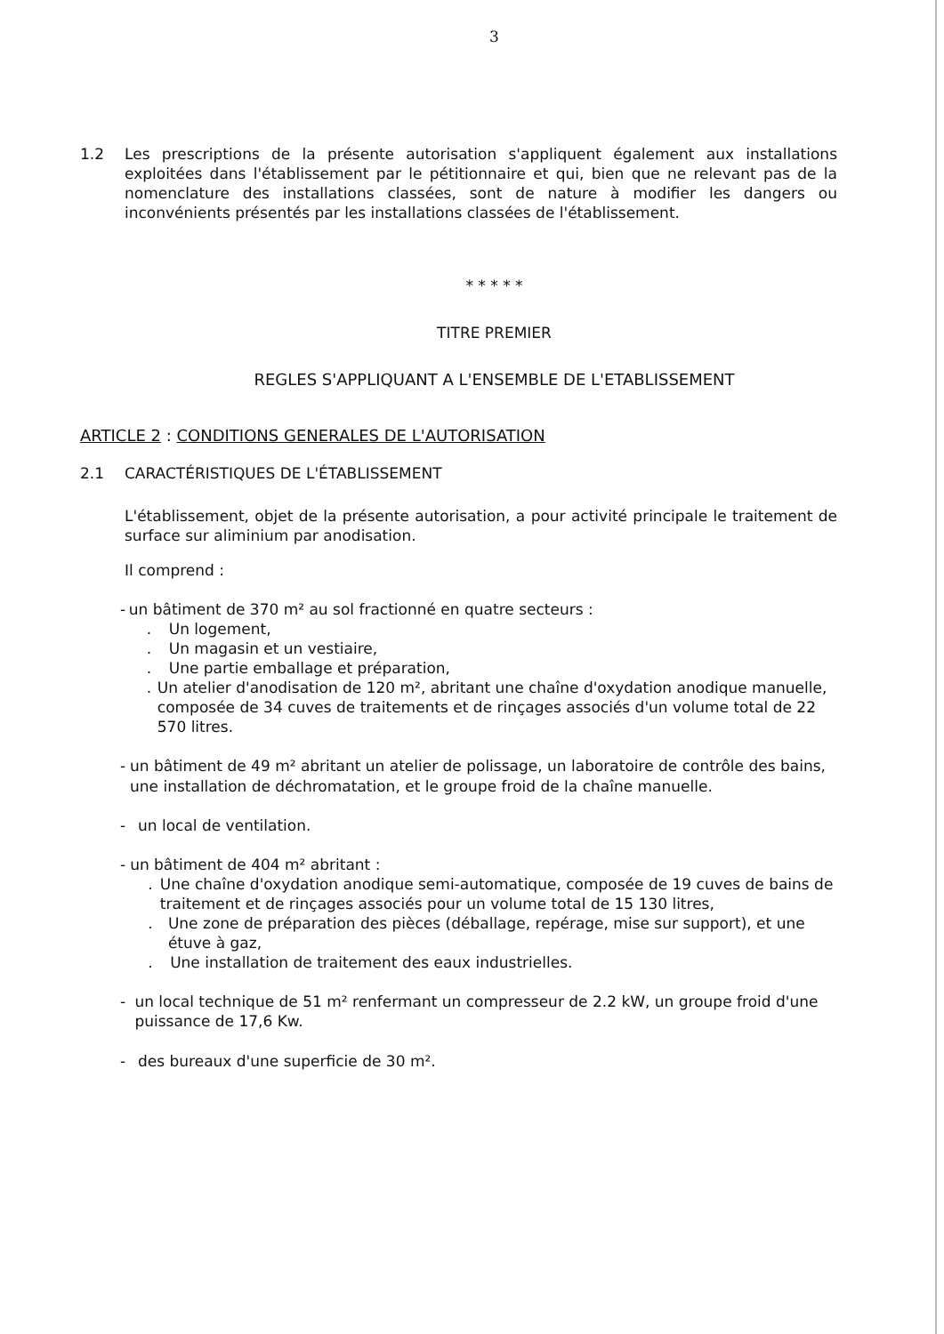3
1.2 Les prescriptions de la présente autorisation s'appliquent également aux installations exploitées dans l'établissement par le pétitionnaire et qui, bien que ne relevant pas de la nomenclature des installations classées, sont de nature à modifier les dangers ou inconvénients présentés par les installations classées de l'établissement.
* * * * *
TITRE PREMIER
REGLES S'APPLIQUANT A L'ENSEMBLE DE L'ETABLISSEMENT
ARTICLE 2 : CONDITIONS GENERALES DE L'AUTORISATION
2.1 CARACTÉRISTIQUES DE L'ÉTABLISSEMENT
L'établissement, objet de la présente autorisation, a pour activité principale le traitement de surface sur aliminium par anodisation.
Il comprend :
- un bâtiment de 370 m² au sol fractionné en quatre secteurs :
. Un logement,
. Un magasin et un vestiaire,
. Une partie emballage et préparation,
. Un atelier d'anodisation de 120 m², abritant une chaîne d'oxydation anodique manuelle, composée de 34 cuves de traitements et de rinçages associés d'un volume total de 22 570 litres.
- un bâtiment de 49 m² abritant un atelier de polissage, un laboratoire de contrôle des bains, une installation de déchromatation, et le groupe froid de la chaîne manuelle.
- un local de ventilation.
- un bâtiment de 404 m² abritant :
. Une chaîne d'oxydation anodique semi-automatique, composée de 19 cuves de bains de traitement et de rinçages associés pour un volume total de 15 130 litres,
. Une zone de préparation des pièces (déballage, repérage, mise sur support), et une étuve à gaz,
. Une installation de traitement des eaux industrielles.
- un local technique de 51 m² renfermant un compresseur de 2.2 kW, un groupe froid d'une puissance de 17,6 Kw.
- des bureaux d'une superficie de 30 m².